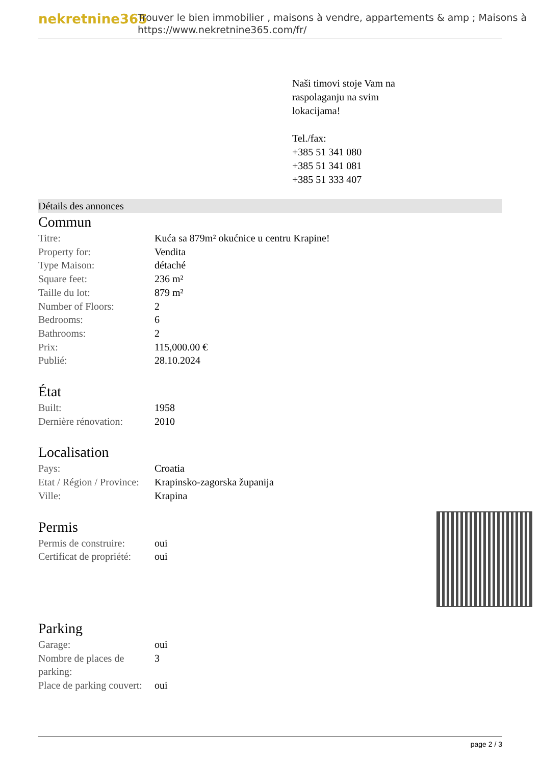nekretnine365
Trouver le bien immobilier , maisons à vendre, appartements & amp ; Maisons à
https://www.nekretnine365.com/fr/
Naši timovi stoje Vam na
raspolaganju na svim
lokacijama!
Tel./fax:
+385 51 341 080
+385 51 341 081
+385 51 333 407
Détails des annonces
Commun
| Titre: | Kuća sa 879m² okućnice u centru Krapine! |
| Property for: | Vendita |
| Type Maison: | détaché |
| Square feet: | 236 m² |
| Taille du lot: | 879 m² |
| Number of Floors: | 2 |
| Bedrooms: | 6 |
| Bathrooms: | 2 |
| Prix: | 115,000.00 € |
| Publié: | 28.10.2024 |
État
| Built: | 1958 |
| Dernière rénovation: | 2010 |
Localisation
| Pays: | Croatia |
| Etat / Région / Province: | Krapinsko-zagorska županija |
| Ville: | Krapina |
Permis
| Permis de construire: | oui |
| Certificat de propriété: | oui |
Parking
| Garage: | oui |
| Nombre de places de parking: | 3 |
| Place de parking couvert: | oui |
page 2 / 3